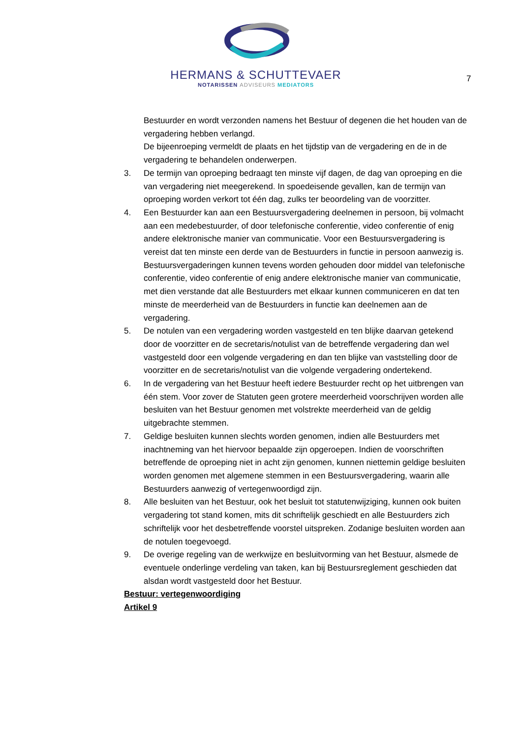HERMANS & SCHUTTEVAER
NOTARISSEN ADVISEURS MEDIATORS
7
Bestuurder en wordt verzonden namens het Bestuur of degenen die het houden van de vergadering hebben verlangd.
De bijeenroeping vermeldt de plaats en het tijdstip van de vergadering en de in de vergadering te behandelen onderwerpen.
3. De termijn van oproeping bedraagt ten minste vijf dagen, de dag van oproeping en die van vergadering niet meegerekend. In spoedeisende gevallen, kan de termijn van oproeping worden verkort tot één dag, zulks ter beoordeling van de voorzitter.
4. Een Bestuurder kan aan een Bestuursvergadering deelnemen in persoon, bij volmacht aan een medebestuurder, of door telefonische conferentie, video conferentie of enig andere elektronische manier van communicatie. Voor een Bestuursvergadering is vereist dat ten minste een derde van de Bestuurders in functie in persoon aanwezig is.
Bestuursvergaderingen kunnen tevens worden gehouden door middel van telefonische conferentie, video conferentie of enig andere elektronische manier van communicatie, met dien verstande dat alle Bestuurders met elkaar kunnen communiceren en dat ten minste de meerderheid van de Bestuurders in functie kan deelnemen aan de vergadering.
5. De notulen van een vergadering worden vastgesteld en ten blijke daarvan getekend door de voorzitter en de secretaris/notulist van de betreffende vergadering dan wel vastgesteld door een volgende vergadering en dan ten blijke van vaststelling door de voorzitter en de secretaris/notulist van die volgende vergadering ondertekend.
6. In de vergadering van het Bestuur heeft iedere Bestuurder recht op het uitbrengen van één stem. Voor zover de Statuten geen grotere meerderheid voorschrijven worden alle besluiten van het Bestuur genomen met volstrekte meerderheid van de geldig uitgebrachte stemmen.
7. Geldige besluiten kunnen slechts worden genomen, indien alle Bestuurders met inachtneming van het hiervoor bepaalde zijn opgeroepen. Indien de voorschriften betreffende de oproeping niet in acht zijn genomen, kunnen niettemin geldige besluiten worden genomen met algemene stemmen in een Bestuursvergadering, waarin alle Bestuurders aanwezig of vertegenwoordigd zijn.
8. Alle besluiten van het Bestuur, ook het besluit tot statutenwijziging, kunnen ook buiten vergadering tot stand komen, mits dit schriftelijk geschiedt en alle Bestuurders zich schriftelijk voor het desbetreffende voorstel uitspreken. Zodanige besluiten worden aan de notulen toegevoegd.
9. De overige regeling van de werkwijze en besluitvorming van het Bestuur, alsmede de eventuele onderlinge verdeling van taken, kan bij Bestuursreglement geschieden dat alsdan wordt vastgesteld door het Bestuur.
Bestuur: vertegenwoordiging
Artikel 9